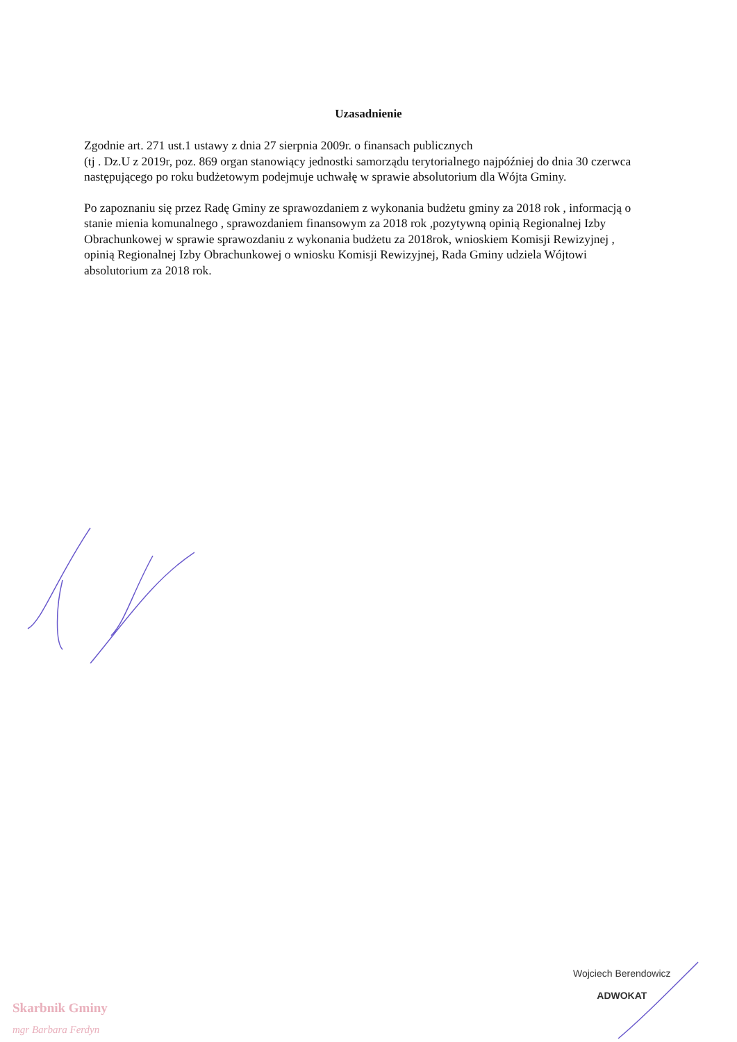Uzasadnienie
Zgodnie art. 271 ust.1 ustawy z dnia 27 sierpnia 2009r. o finansach publicznych
(tj . Dz.U z 2019r, poz. 869 organ stanowiący jednostki samorządu terytorialnego najpóźniej do dnia 30 czerwca następującego po roku budżetowym podejmuje uchwałę w sprawie absolutorium dla Wójta Gminy.
Po zapoznaniu się przez Radę Gminy ze sprawozdaniem z wykonania budżetu gminy za 2018 rok , informacją o stanie mienia komunalnego , sprawozdaniem finansowym za 2018 rok ,pozytywną opinią Regionalnej Izby Obrachunkowej w sprawie sprawozdaniu z wykonania budżetu za 2018rok, wnioskiem Komisji Rewizyjnej , opinią Regionalnej Izby Obrachunkowej o wniosku Komisji Rewizyjnej, Rada Gminy udziela Wójtowi absolutorium za 2018 rok.
Skarbnik Gminy
mgr Barbara Ferdyn
Wojciech Berendowicz
ADWOKAT